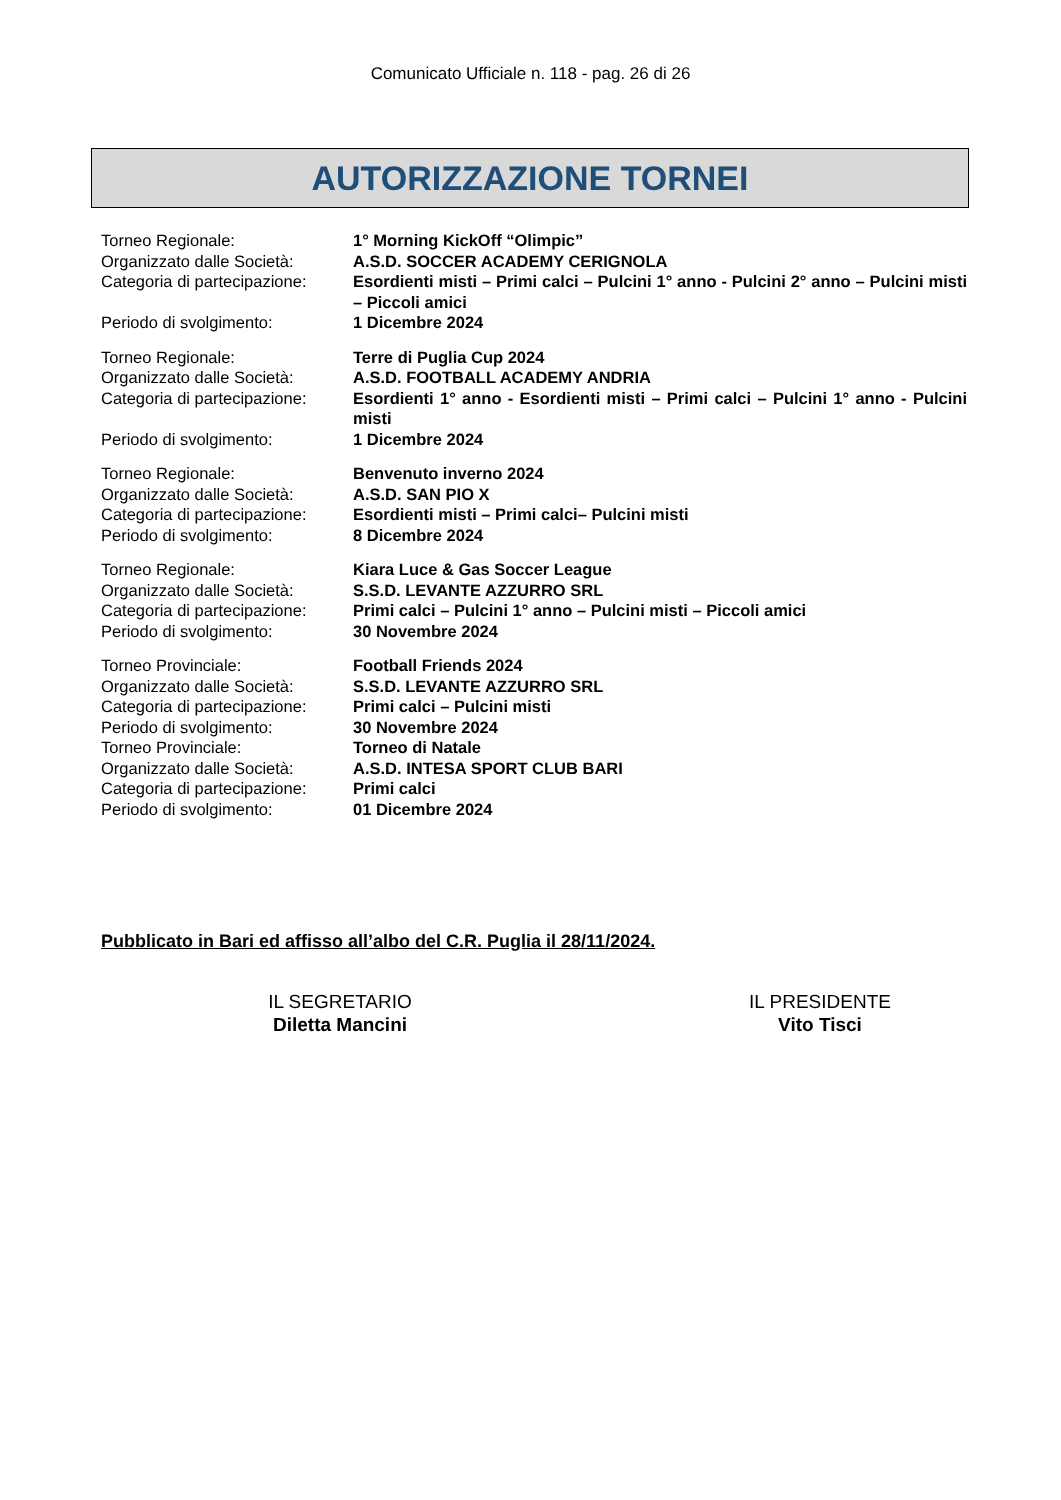Comunicato Ufficiale n. 118 - pag. 26 di 26
AUTORIZZAZIONE TORNEI
Torneo Regionale: 1° Morning KickOff “Olimpic”
Organizzato dalle Società:
A.S.D. SOCCER ACADEMY CERIGNOLA
Categoria di partecipazione:
Esordienti misti – Primi calci – Pulcini 1° anno - Pulcini 2° anno – Pulcini misti – Piccoli amici
Periodo di svolgimento: 1 Dicembre 2024
Torneo Regionale: Terre di Puglia Cup 2024
Organizzato dalle Società:
A.S.D. FOOTBALL ACADEMY ANDRIA
Categoria di partecipazione:
Esordienti 1° anno - Esordienti misti – Primi calci – Pulcini 1° anno - Pulcini misti
Periodo di svolgimento: 1 Dicembre 2024
Torneo Regionale: Benvenuto inverno 2024
Organizzato dalle Società:
A.S.D. SAN PIO X
Categoria di partecipazione:
Esordienti misti – Primi calci– Pulcini misti
Periodo di svolgimento: 8 Dicembre 2024
Torneo Regionale: Kiara Luce & Gas Soccer League
Organizzato dalle Società:
S.S.D. LEVANTE AZZURRO SRL
Categoria di partecipazione:
Primi calci – Pulcini 1° anno – Pulcini misti – Piccoli amici
Periodo di svolgimento: 30 Novembre 2024
Torneo Provinciale: Football Friends 2024
Organizzato dalle Società:
S.S.D. LEVANTE AZZURRO SRL
Categoria di partecipazione:
Primi calci – Pulcini misti
Periodo di svolgimento: 30 Novembre 2024
Torneo Provinciale: Torneo di Natale
Organizzato dalle Società:
A.S.D. INTESA SPORT CLUB BARI
Categoria di partecipazione:
Primi calci
Periodo di svolgimento: 01 Dicembre 2024
Pubblicato in Bari ed affisso all’albo del C.R. Puglia il 28/11/2024.
IL SEGRETARIO
Diletta Mancini
IL PRESIDENTE
Vito Tisci